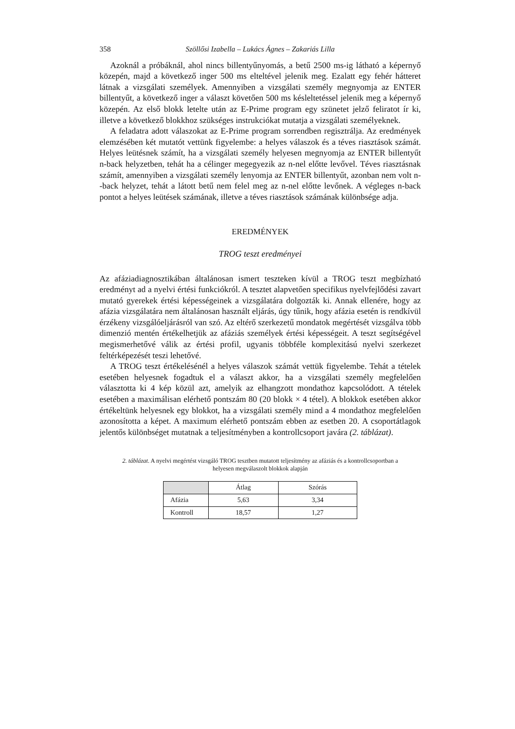358 Szöllősi Izabella – Lukács Ágnes – Zakariás Lilla
Azoknál a próbáknál, ahol nincs billentyűnyomás, a betű 2500 ms-ig látható a képernyő közepén, majd a következő inger 500 ms elteltével jelenik meg. Ezalatt egy fehér hátteret látnak a vizsgálati személyek. Amennyiben a vizsgálati személy megnyomja az ENTER billentyűt, a következő inger a választ követően 500 ms késleltetéssel jelenik meg a képernyő közepén. Az első blokk letelte után az E-Prime program egy szünetet jelző feliratot ír ki, illetve a következő blokkhoz szükséges instrukciókat mutatja a vizsgálati személyeknek.
A feladatra adott válaszokat az E-Prime program sorrendben regisztrálja. Az eredmények elemzésében két mutatót vettünk figyelembe: a helyes válaszok és a téves riasztások számát. Helyes leütésnek számít, ha a vizsgálati személy helyesen megnyomja az ENTER billentyűt n-back helyzetben, tehát ha a célinger megegyezik az n-nel előtte levővel. Téves riasztásnak számít, amennyiben a vizsgálati személy lenyomja az ENTER billentyűt, azonban nem volt n--back helyzet, tehát a látott betű nem felel meg az n-nel előtte levőnek. A végleges n-back pontot a helyes leütések számának, illetve a téves riasztások számának különbsége adja.
EREDMÉNYEK
TROG teszt eredményei
Az afáziadiagnosztikában általánosan ismert teszteken kívül a TROG teszt megbízható eredményt ad a nyelvi értési funkciókról. A tesztet alapvetően specifikus nyelvfejlődési zavart mutató gyerekek értési képességeinek a vizsgálatára dolgozták ki. Annak ellenére, hogy az afázia vizsgálatára nem általánosan használt eljárás, úgy tűnik, hogy afázia esetén is rendkívül érzékeny vizsgálóeljárásról van szó. Az eltérő szerkezetű mondatok megértését vizsgálva több dimenzió mentén értékelhetjük az afáziás személyek értési képességeit. A teszt segítségével megismerhetővé válik az értési profil, ugyanis többféle komplexitású nyelvi szerkezet feltérképezését teszi lehetővé.
A TROG teszt értékelésénél a helyes válaszok számát vettük figyelembe. Tehát a tételek esetében helyesnek fogadtuk el a választ akkor, ha a vizsgálati személy megfelelően választotta ki 4 kép közül azt, amelyik az elhangzott mondathoz kapcsolódott. A tételek esetében a maximálisan elérhető pontszám 80 (20 blokk × 4 tétel). A blokkok esetében akkor értékeltünk helyesnek egy blokkot, ha a vizsgálati személy mind a 4 mondathoz megfelelően azonosította a képet. A maximum elérhető pontszám ebben az esetben 20. A csoportátlagok jelentős különbséget mutatnak a teljesítményben a kontrollcsoport javára (2. táblázat).
2. táblázat. A nyelvi megértést vizsgáló TROG tesztben mutatott teljesítmény az afáziás és a kontrollcsoportban a helyesen megválaszolt blokkok alapján
| | Átlag | Szórás |
| --- | --- | --- |
| Afázia | 5,63 | 3,34 |
| Kontroll | 18,57 | 1,27 |